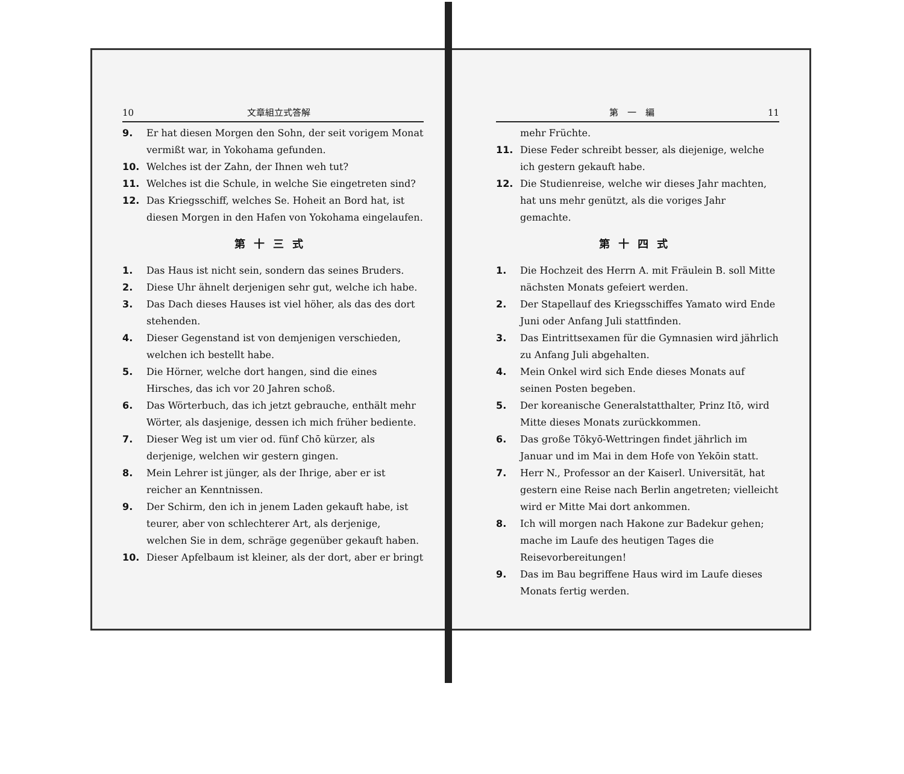10 文章組立式答解
9. Er hat diesen Morgen den Sohn, der seit vorigem Monat vermißt war, in Yokohama gefunden.
10. Welches ist der Zahn, der Ihnen weh tut?
11. Welches ist die Schule, in welche Sie eingetreten sind?
12. Das Kriegsschiff, welches Se. Hoheit an Bord hat, ist diesen Morgen in den Hafen von Yokohama eingelaufen.
第十三式
1. Das Haus ist nicht sein, sondern das seines Bruders.
2. Diese Uhr ähnelt derjenigen sehr gut, welche ich habe.
3. Das Dach dieses Hauses ist viel höher, als das des dort stehenden.
4. Dieser Gegenstand ist von demjenigen verschieden, welchen ich bestellt habe.
5. Die Hörner, welche dort hangen, sind die eines Hirsches, das ich vor 20 Jahren schoß.
6. Das Wörterbuch, das ich jetzt gebrauche, enthält mehr Wörter, als dasjenige, dessen ich mich früher bediente.
7. Dieser Weg ist um vier od. fünf Chō kürzer, als derjenige, welchen wir gestern gingen.
8. Mein Lehrer ist jünger, als der Ihrige, aber er ist reicher an Kenntnissen.
9. Der Schirm, den ich in jenem Laden gekauft habe, ist teurer, aber von schlechterer Art, als derjenige, welchen Sie in dem, schräge gegenüber gekauft haben.
10. Dieser Apfelbaum ist kleiner, als der dort, aber er bringt
第　一　編 11
mehr Früchte.
11. Diese Feder schreibt besser, als diejenige, welche ich gestern gekauft habe.
12. Die Studienreise, welche wir dieses Jahr machten, hat uns mehr genützt, als die voriges Jahr gemachte.
第十四式
1. Die Hochzeit des Herrn A. mit Fräulein B. soll Mitte nächsten Monats gefeiert werden.
2. Der Stapellauf des Kriegsschiffes Yamato wird Ende Juni oder Anfang Juli stattfinden.
3. Das Eintrittsexamen für die Gymnasien wird jährlich zu Anfang Juli abgehalten.
4. Mein Onkel wird sich Ende dieses Monats auf seinen Posten begeben.
5. Der koreanische Generalstatthalter, Prinz Itō, wird Mitte dieses Monats zurückkommen.
6. Das große Tōkyō-Wettringen findet jährlich im Januar und im Mai in dem Hofe von Yekōin statt.
7. Herr N., Professor an der Kaiserl. Universität, hat gestern eine Reise nach Berlin angetreten; vielleicht wird er Mitte Mai dort ankommen.
8. Ich will morgen nach Hakone zur Badekur gehen; mache im Laufe des heutigen Tages die Reisevorbereitungen!
9. Das im Bau begriffene Haus wird im Laufe dieses Monats fertig werden.